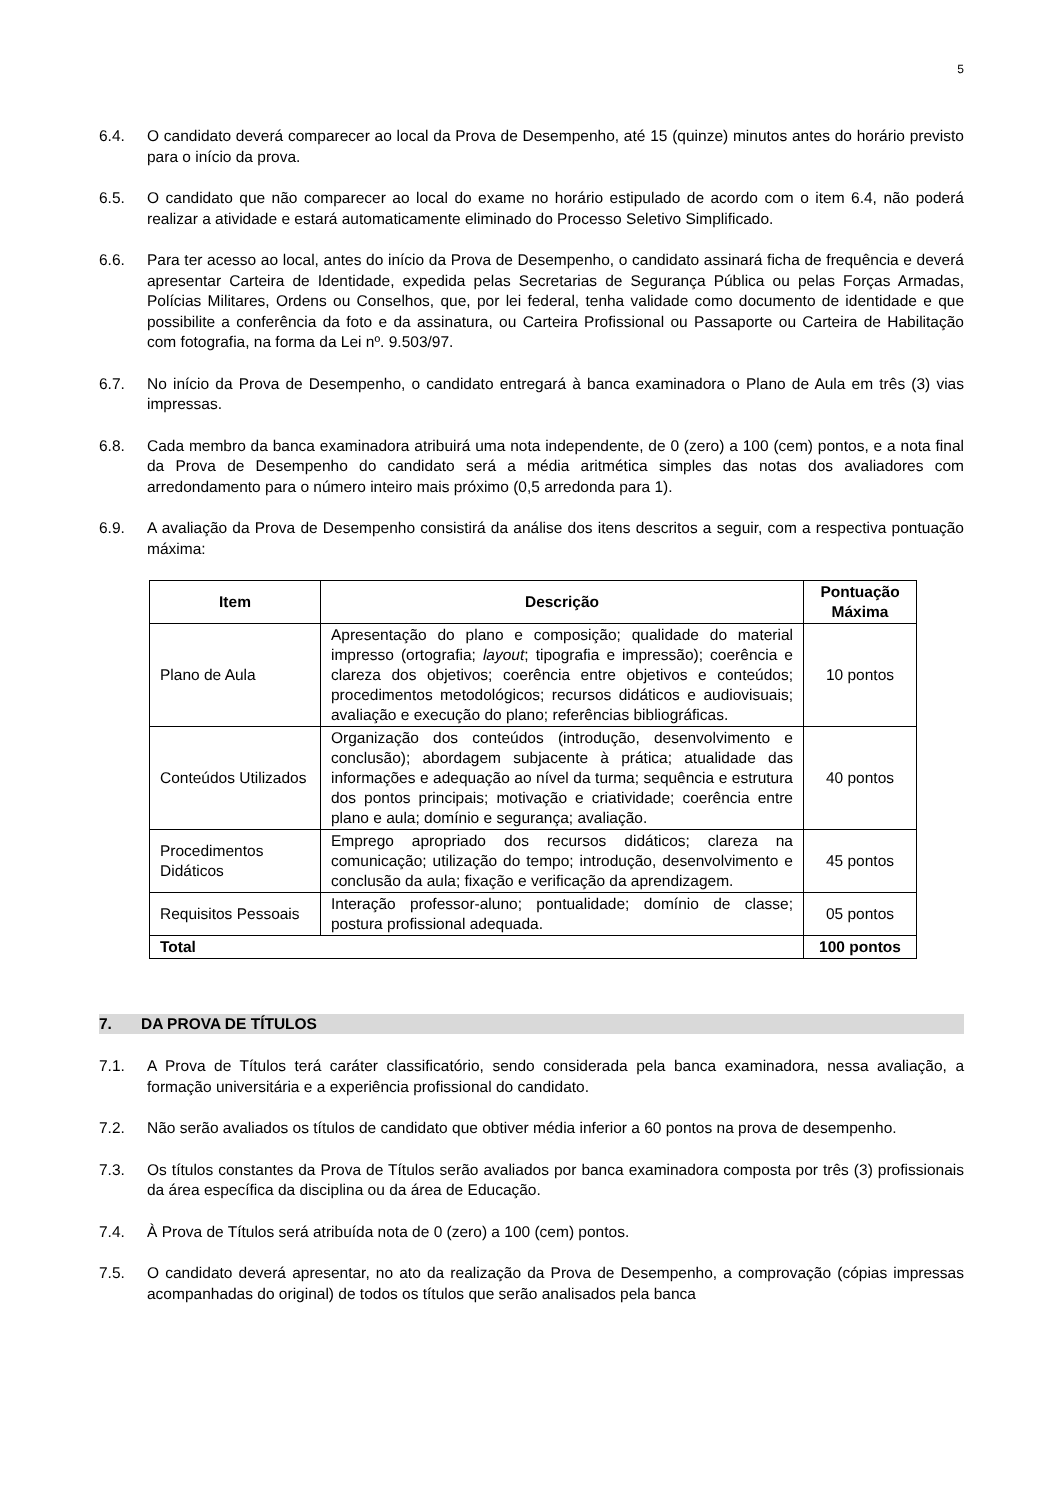5
6.4. O candidato deverá comparecer ao local da Prova de Desempenho, até 15 (quinze) minutos antes do horário previsto para o início da prova.
6.5. O candidato que não comparecer ao local do exame no horário estipulado de acordo com o item 6.4, não poderá realizar a atividade e estará automaticamente eliminado do Processo Seletivo Simplificado.
6.6. Para ter acesso ao local, antes do início da Prova de Desempenho, o candidato assinará ficha de frequência e deverá apresentar Carteira de Identidade, expedida pelas Secretarias de Segurança Pública ou pelas Forças Armadas, Polícias Militares, Ordens ou Conselhos, que, por lei federal, tenha validade como documento de identidade e que possibilite a conferência da foto e da assinatura, ou Carteira Profissional ou Passaporte ou Carteira de Habilitação com fotografia, na forma da Lei nº. 9.503/97.
6.7. No início da Prova de Desempenho, o candidato entregará à banca examinadora o Plano de Aula em três (3) vias impressas.
6.8. Cada membro da banca examinadora atribuirá uma nota independente, de 0 (zero) a 100 (cem) pontos, e a nota final da Prova de Desempenho do candidato será a média aritmética simples das notas dos avaliadores com arredondamento para o número inteiro mais próximo (0,5 arredonda para 1).
6.9. A avaliação da Prova de Desempenho consistirá da análise dos itens descritos a seguir, com a respectiva pontuação máxima:
| Item | Descrição | Pontuação Máxima |
| --- | --- | --- |
| Plano de Aula | Apresentação do plano e composição; qualidade do material impresso (ortografia; layout ; tipografia e impressão); coerência e clareza dos objetivos; coerência entre objetivos e conteúdos; procedimentos metodológicos; recursos didáticos e audiovisuais; avaliação e execução do plano; referências bibliográficas. | 10 pontos |
| Conteúdos Utilizados | Organização dos conteúdos (introdução, desenvolvimento e conclusão); abordagem subjacente à prática; atualidade das informações e adequação ao nível da turma; sequência e estrutura dos pontos principais; motivação e criatividade; coerência entre plano e aula; domínio e segurança; avaliação. | 40 pontos |
| Procedimentos Didáticos | Emprego apropriado dos recursos didáticos; clareza na comunicação; utilização do tempo; introdução, desenvolvimento e conclusão da aula; fixação e verificação da aprendizagem. | 45 pontos |
| Requisitos Pessoais | Interação professor-aluno; pontualidade; domínio de classe; postura profissional adequada. | 05 pontos |
| Total | | 100 pontos |
7. DA PROVA DE TÍTULOS
7.1. A Prova de Títulos terá caráter classificatório, sendo considerada pela banca examinadora, nessa avaliação, a formação universitária e a experiência profissional do candidato.
7.2. Não serão avaliados os títulos de candidato que obtiver média inferior a 60 pontos na prova de desempenho.
7.3. Os títulos constantes da Prova de Títulos serão avaliados por banca examinadora composta por três (3) profissionais da área específica da disciplina ou da área de Educação.
7.4. À Prova de Títulos será atribuída nota de 0 (zero) a 100 (cem) pontos.
7.5. O candidato deverá apresentar, no ato da realização da Prova de Desempenho, a comprovação (cópias impressas acompanhadas do original) de todos os títulos que serão analisados pela banca